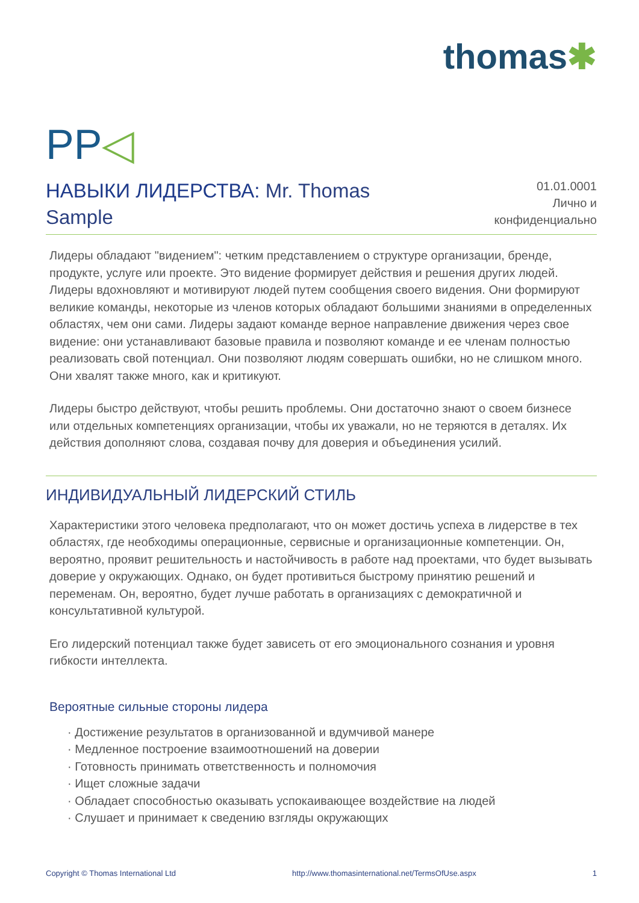thomas✱
PP◁
НАВЫКИ ЛИДЕРСТВА: Mr. Thomas Sample
01.01.0001
Лично и
конфиденциально
Лидеры обладают "видением": четким представлением о структуре организации, бренде, продукте, услуге или проекте. Это видение формирует действия и решения других людей. Лидеры вдохновляют и мотивируют людей путем сообщения своего видения. Они формируют великие команды, некоторые из членов которых обладают большими знаниями в определенных областях, чем они сами. Лидеры задают команде верное направление движения через свое видение: они устанавливают базовые правила и позволяют команде и ее членам полностью реализовать свой потенциал. Они позволяют людям совершать ошибки, но не слишком много. Они хвалят также много, как и критикуют.
Лидеры быстро действуют, чтобы решить проблемы. Они достаточно знают о своем бизнесе или отдельных компетенциях организации, чтобы их уважали, но не теряются в деталях. Их действия дополняют слова, создавая почву для доверия и объединения усилий.
ИНДИВИДУАЛЬНЫЙ ЛИДЕРСКИЙ СТИЛЬ
Характеристики этого человека предполагают, что он может достичь успеха в лидерстве в тех областях, где необходимы операционные, сервисные и организационные компетенции. Он, вероятно, проявит решительность и настойчивость в работе над проектами, что будет вызывать доверие у окружающих. Однако, он будет противиться быстрому принятию решений и переменам. Он, вероятно, будет лучше работать в организациях с демократичной и консультативной культурой.
Его лидерский потенциал также будет зависеть от его эмоционального сознания и уровня гибкости интеллекта.
Вероятные сильные стороны лидера
· Достижение результатов в организованной и вдумчивой манере
· Медленное построение взаимоотношений на доверии
· Готовность принимать ответственность и полномочия
· Ищет сложные задачи
· Обладает способностью оказывать успокаивающее воздействие на людей
· Слушает и принимает к сведению взгляды окружающих
Copyright © Thomas International Ltd http://www.thomasinternational.net/TermsOfUse.aspx 1